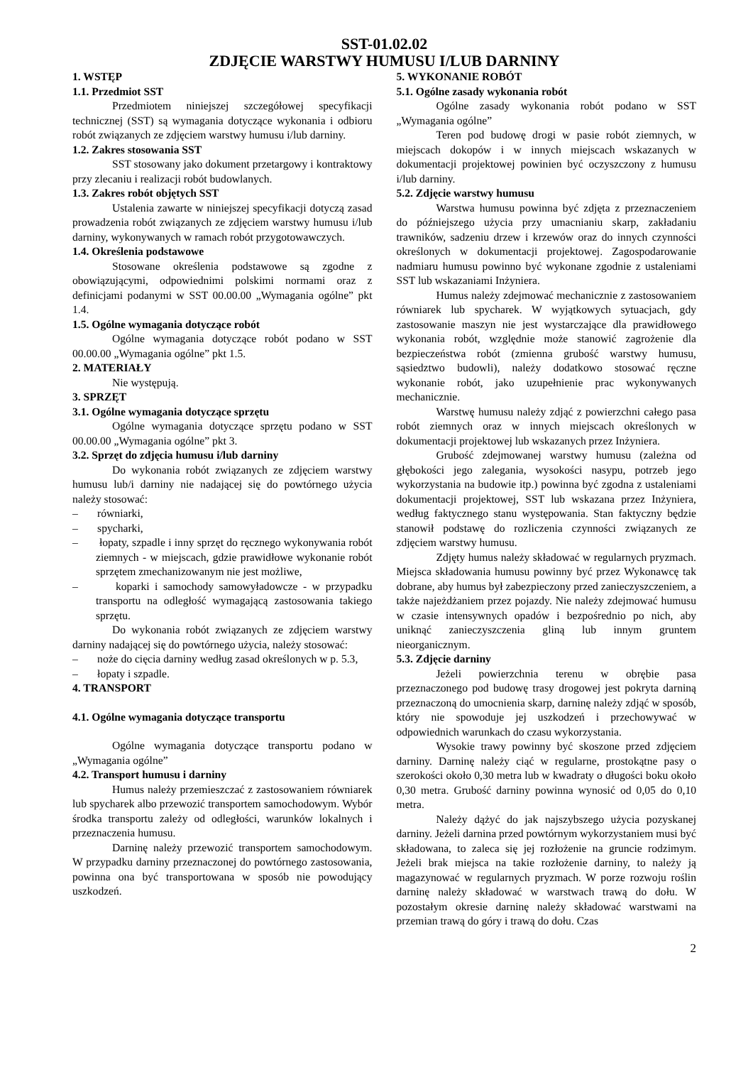SST-01.02.02
ZDJĘCIE WARSTWY HUMUSU I/LUB DARNINY
1. WSTĘP
1.1. Przedmiot SST
Przedmiotem niniejszej szczegółowej specyfikacji technicznej (SST) są wymagania dotyczące wykonania i odbioru robót związanych ze zdjęciem warstwy humusu i/lub darniny.
1.2. Zakres stosowania SST
SST stosowany jako dokument przetargowy i kontraktowy przy zlecaniu i realizacji robót budowlanych.
1.3. Zakres robót objętych SST
Ustalenia zawarte w niniejszej specyfikacji dotyczą zasad prowadzenia robót związanych ze zdjęciem warstwy humusu i/lub darniny, wykonywanych w ramach robót przygotowawczych.
1.4. Określenia podstawowe
Stosowane określenia podstawowe są zgodne z obowiązującymi, odpowiednimi polskimi normami oraz z definicjami podanymi w SST 00.00.00 „Wymagania ogólne” pkt 1.4.
1.5. Ogólne wymagania dotyczące robót
Ogólne wymagania dotyczące robót podano w SST 00.00.00 „Wymagania ogólne” pkt 1.5.
2. MATERIAŁY
Nie występują.
3. SPRZĘT
3.1. Ogólne wymagania dotyczące sprzętu
Ogólne wymagania dotyczące sprzętu podano w SST 00.00.00 „Wymagania ogólne” pkt 3.
3.2. Sprzęt do zdjęcia humusu i/lub darniny
Do wykonania robót związanych ze zdjęciem warstwy humusu lub/i darniny nie nadającej się do powtórnego użycia należy stosować:
– równiarki,
– spycharki,
– łopaty, szpadle i inny sprzęt do ręcznego wykonywania robót ziemnych - w miejscach, gdzie prawidłowe wykonanie robót sprzętem zmechanizowanym nie jest możliwe,
– koparki i samochody samowyładowcze - w przypadku transportu na odległość wymagającą zastosowania takiego sprzętu.
Do wykonania robót związanych ze zdjęciem warstwy darniny nadającej się do powtórnego użycia, należy stosować:
– noże do cięcia darniny według zasad określonych w p. 5.3,
– łopaty i szpadle.
4. TRANSPORT
4.1. Ogólne wymagania dotyczące transportu
Ogólne wymagania dotyczące transportu podano w „Wymagania ogólne”
4.2. Transport humusu i darniny
Humus należy przemieszczać z zastosowaniem równiarek lub spycharek albo przewozić transportem samochodowym. Wybór środka transportu zależy od odległości, warunków lokalnych i przeznaczenia humusu.
Darninę należy przewozić transportem samochodowym. W przypadku darniny przeznaczonej do powtórnego zastosowania, powinna ona być transportowana w sposób nie powodujący uszkodzeń.
5. WYKONANIE ROBÓT
5.1. Ogólne zasady wykonania robót
Ogólne zasady wykonania robót podano w SST „Wymagania ogólne”
Teren pod budowę drogi w pasie robót ziemnych, w miejscach dokopów i w innych miejscach wskazanych w dokumentacji projektowej powinien być oczyszczony z humusu i/lub darniny.
5.2. Zdjęcie warstwy humusu
Warstwa humusu powinna być zdjęta z przeznaczeniem do późniejszego użycia przy umacnianiu skarp, zakładaniu trawników, sadzeniu drzew i krzewów oraz do innych czynności określonych w dokumentacji projektowej. Zagospodarowanie nadmiaru humusu powinno być wykonane zgodnie z ustaleniami SST lub wskazaniami Inżyniera.
Humus należy zdejmować mechanicznie z zastosowaniem równiarek lub spycharek. W wyjątkowych sytuacjach, gdy zastosowanie maszyn nie jest wystarczające dla prawidłowego wykonania robót, względnie może stanowić zagrożenie dla bezpieczeństwa robót (zmienna grubość warstwy humusu, sąsiedztwo budowli), należy dodatkowo stosować ręczne wykonanie robót, jako uzupełnienie prac wykonywanych mechanicznie.
Warstwę humusu należy zdjąć z powierzchni całego pasa robót ziemnych oraz w innych miejscach określonych w dokumentacji projektowej lub wskazanych przez Inżyniera.
Grubość zdejmowanej warstwy humusu (zależna od głębokości jego zalegania, wysokości nasypu, potrzeb jego wykorzystania na budowie itp.) powinna być zgodna z ustaleniami dokumentacji projektowej, SST lub wskazana przez Inżyniera, według faktycznego stanu występowania. Stan faktyczny będzie stanowił podstawę do rozliczenia czynności związanych ze zdjęciem warstwy humusu.
Zdjęty humus należy składować w regularnych pryzmach. Miejsca składowania humusu powinny być przez Wykonawcę tak dobrane, aby humus był zabezpieczony przed zanieczyszczeniem, a także najeżdżaniem przez pojazdy. Nie należy zdejmować humusu w czasie intensywnych opadów i bezpośrednio po nich, aby uniknąć zanieczyszczenia gliną lub innym gruntem nieorganicznym.
5.3. Zdjęcie darniny
Jeżeli powierzchnia terenu w obrębie pasa przeznaczonego pod budowę trasy drogowej jest pokryta darniną przeznaczoną do umocnienia skarp, darninę należy zdjąć w sposób, który nie spowoduje jej uszkodzeń i przechowywać w odpowiednich warunkach do czasu wykorzystania.
Wysokie trawy powinny być skoszone przed zdjęciem darniny. Darninę należy ciąć w regularne, prostokątne pasy o szerokości około 0,30 metra lub w kwadraty o długości boku około 0,30 metra. Grubość darniny powinna wynosić od 0,05 do 0,10 metra.
Należy dążyć do jak najszybszego użycia pozyskanej darniny. Jeżeli darnina przed powtórnym wykorzystaniem musi być składowana, to zaleca się jej rozłożenie na gruncie rodzimym. Jeżeli brak miejsca na takie rozłożenie darniny, to należy ją magazynować w regularnych pryzmach. W porze rozwoju roślin darninę należy składować w warstwach trawą do dołu. W pozostałym okresie darninę należy składować warstwami na przemian trawą do góry i trawą do dołu. Czas
2